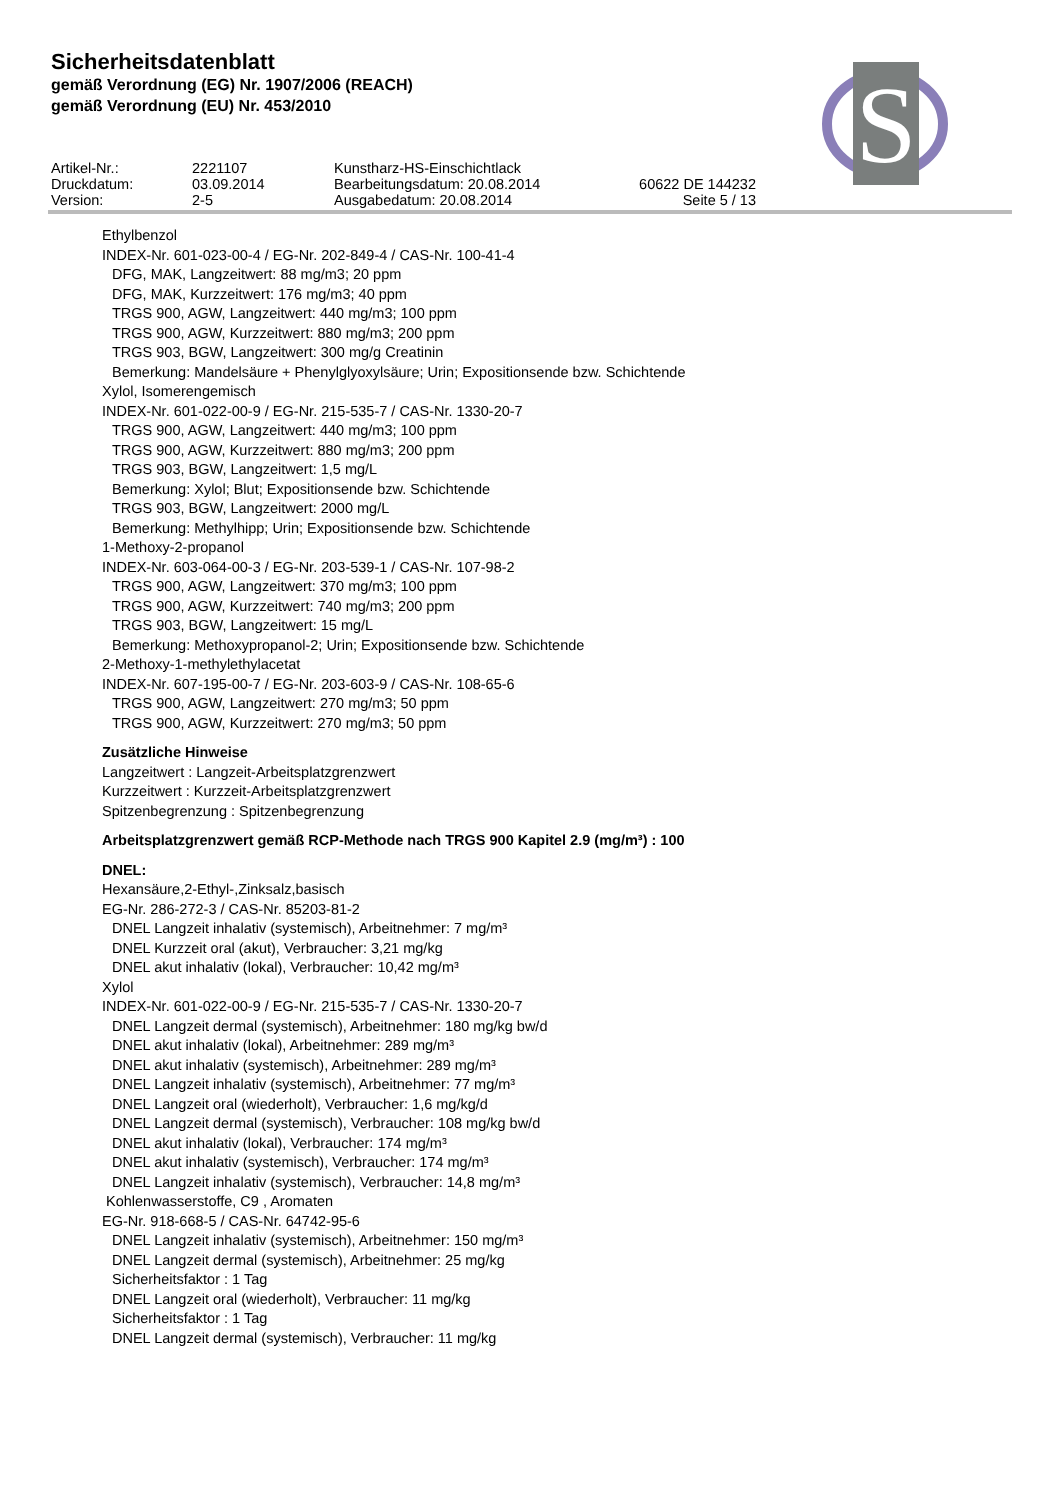Sicherheitsdatenblatt
gemäß Verordnung (EG) Nr. 1907/2006 (REACH)
gemäß Verordnung (EU) Nr. 453/2010
Artikel-Nr.:
2221107
Kunstharz-HS-Einschichtlack
Druckdatum:
03.09.2014
Bearbeitungsdatum: 20.08.2014
60622 DE 144232
Version:
2-5
Ausgabedatum: 20.08.2014
Seite 5 / 13
S
Ethylbenzol
INDEX-Nr. 601-023-00-4 / EG-Nr. 202-849-4 / CAS-Nr. 100-41-4
DFG, MAK, Langzeitwert: 88 mg/m3; 20 ppm
DFG, MAK, Kurzzeitwert: 176 mg/m3; 40 ppm
TRGS 900, AGW, Langzeitwert: 440 mg/m3; 100 ppm
TRGS 900, AGW, Kurzzeitwert: 880 mg/m3; 200 ppm
TRGS 903, BGW, Langzeitwert: 300 mg/g Creatinin
Bemerkung: Mandelsäure + Phenylglyoxylsäure; Urin; Expositionsende bzw. Schichtende
Xylol, Isomerengemisch
INDEX-Nr. 601-022-00-9 / EG-Nr. 215-535-7 / CAS-Nr. 1330-20-7
TRGS 900, AGW, Langzeitwert: 440 mg/m3; 100 ppm
TRGS 900, AGW, Kurzzeitwert: 880 mg/m3; 200 ppm
TRGS 903, BGW, Langzeitwert: 1,5 mg/L
Bemerkung: Xylol; Blut; Expositionsende bzw. Schichtende
TRGS 903, BGW, Langzeitwert: 2000 mg/L
Bemerkung: Methylhipp; Urin; Expositionsende bzw. Schichtende
1-Methoxy-2-propanol
INDEX-Nr. 603-064-00-3 / EG-Nr. 203-539-1 / CAS-Nr. 107-98-2
TRGS 900, AGW, Langzeitwert: 370 mg/m3; 100 ppm
TRGS 900, AGW, Kurzzeitwert: 740 mg/m3; 200 ppm
TRGS 903, BGW, Langzeitwert: 15 mg/L
Bemerkung: Methoxypropanol-2; Urin; Expositionsende bzw. Schichtende
2-Methoxy-1-methylethylacetat
INDEX-Nr. 607-195-00-7 / EG-Nr. 203-603-9 / CAS-Nr. 108-65-6
TRGS 900, AGW, Langzeitwert: 270 mg/m3; 50 ppm
TRGS 900, AGW, Kurzzeitwert: 270 mg/m3; 50 ppm
Zusätzliche Hinweise
Langzeitwert : Langzeit-Arbeitsplatzgrenzwert
Kurzzeitwert : Kurzzeit-Arbeitsplatzgrenzwert
Spitzenbegrenzung : Spitzenbegrenzung
Arbeitsplatzgrenzwert gemäß RCP-Methode nach TRGS 900 Kapitel 2.9 (mg/m³) : 100
DNEL:
Hexansäure,2-Ethyl-,Zinksalz,basisch
EG-Nr. 286-272-3 / CAS-Nr. 85203-81-2
DNEL Langzeit inhalativ (systemisch), Arbeitnehmer: 7 mg/m³
DNEL Kurzzeit oral (akut), Verbraucher: 3,21 mg/kg
DNEL akut inhalativ (lokal), Verbraucher: 10,42 mg/m³
Xylol
INDEX-Nr. 601-022-00-9 / EG-Nr. 215-535-7 / CAS-Nr. 1330-20-7
DNEL Langzeit dermal (systemisch), Arbeitnehmer: 180 mg/kg bw/d
DNEL akut inhalativ (lokal), Arbeitnehmer: 289 mg/m³
DNEL akut inhalativ (systemisch), Arbeitnehmer: 289 mg/m³
DNEL Langzeit inhalativ (systemisch), Arbeitnehmer: 77 mg/m³
DNEL Langzeit oral (wiederholt), Verbraucher: 1,6 mg/kg/d
DNEL Langzeit dermal (systemisch), Verbraucher: 108 mg/kg bw/d
DNEL akut inhalativ (lokal), Verbraucher: 174 mg/m³
DNEL akut inhalativ (systemisch), Verbraucher: 174 mg/m³
DNEL Langzeit inhalativ (systemisch), Verbraucher: 14,8 mg/m³
Kohlenwasserstoffe, C9 , Aromaten
EG-Nr. 918-668-5 / CAS-Nr. 64742-95-6
DNEL Langzeit inhalativ (systemisch), Arbeitnehmer: 150 mg/m³
DNEL Langzeit dermal (systemisch), Arbeitnehmer: 25 mg/kg
Sicherheitsfaktor : 1 Tag
DNEL Langzeit oral (wiederholt), Verbraucher: 11 mg/kg
Sicherheitsfaktor : 1 Tag
DNEL Langzeit dermal (systemisch), Verbraucher: 11 mg/kg